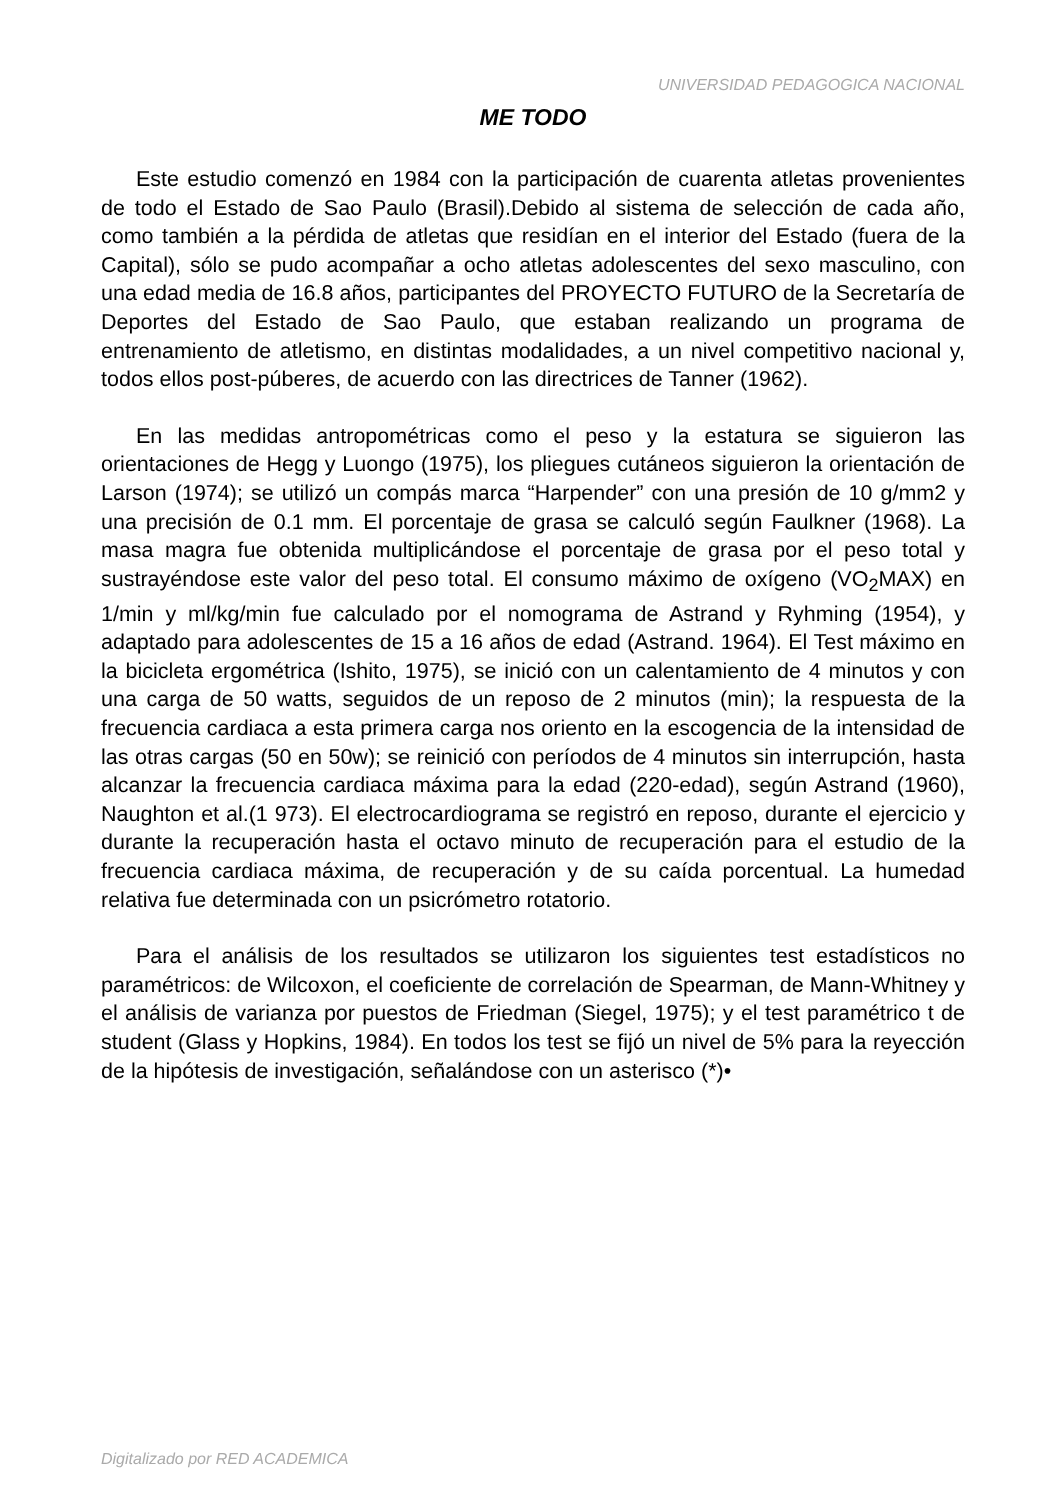UNIVERSIDAD PEDAGOGICA NACIONAL
ME TODO
Este estudio comenzó en 1984 con la participación de cuarenta atletas provenientes de todo el Estado de Sao Paulo (Brasil).Debido al sistema de selección de cada año, como también a la pérdida de atletas que residían en el interior del Estado (fuera de la Capital), sólo se pudo acompañar a ocho atletas adolescentes del sexo masculino, con una edad media de 16.8 años, participantes del PROYECTO FUTURO de la Secretaría de Deportes del Estado de Sao Paulo, que estaban realizando un programa de entrenamiento de atletismo, en distintas modalidades, a un nivel competitivo nacional y, todos ellos post-púberes, de acuerdo con las directrices de Tanner (1962).
En las medidas antropométricas como el peso y la estatura se siguieron las orientaciones de Hegg y Luongo (1975), los pliegues cutáneos siguieron la orientación de Larson (1974); se utilizó un compás marca “Harpender” con una presión de 10 g/mm2 y una precisión de 0.1 mm. El porcentaje de grasa se calculó según Faulkner (1968). La masa magra fue obtenida multiplicándose el porcentaje de grasa por el peso total y sustrayéndose este valor del peso total. El consumo máximo de oxígeno (VO<sub>2</sub>MAX) en 1/min y ml/kg/min fue calculado por el nomograma de Astrand y Ryhming (1954), y adaptado para adolescentes de 15 a 16 años de edad (Astrand. 1964). El Test máximo en la bicicleta ergométrica (Ishito, 1975), se inició con un calentamiento de 4 minutos y con una carga de 50 watts, seguidos de un reposo de 2 minutos (min); la respuesta de la frecuencia cardiaca a esta primera carga nos oriento en la escogencia de la intensidad de las otras cargas (50 en 50w); se reinició con períodos de 4 minutos sin interrupción, hasta alcanzar la frecuencia cardiaca máxima para la edad (220-edad), según Astrand (1960), Naughton et al.(1 973). El electrocardiograma se registró en reposo, durante el ejercicio y durante la recuperación hasta el octavo minuto de recuperación para el estudio de la frecuencia cardiaca máxima, de recuperación y de su caída porcentual. La humedad relativa fue determinada con un psicrómetro rotatorio.
Para el análisis de los resultados se utilizaron los siguientes test estadísticos no paramétricos: de Wilcoxon, el coeficiente de correlación de Spearman, de Mann-Whitney y el análisis de varianza por puestos de Friedman (Siegel, 1975); y el test paramétrico t de student (Glass y Hopkins, 1984). En todos los test se fijó un nivel de 5% para la reyección de la hipótesis de investigación, señalándose con un asterisco (*)•
Digitalizado por RED ACADEMICA